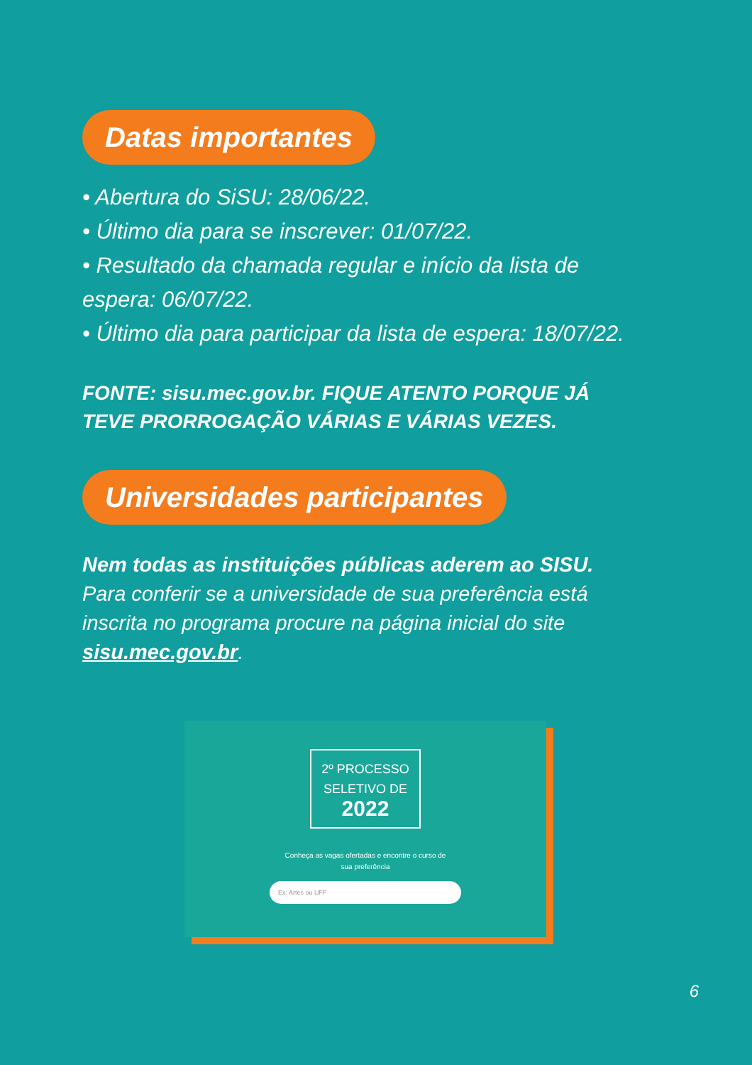Datas importantes
• Abertura do SiSU: 28/06/22.
• Último dia para se inscrever: 01/07/22.
• Resultado da chamada regular e início da lista de espera: 06/07/22.
• Último dia para participar da lista de espera: 18/07/22.
FONTE: sisu.mec.gov.br. FIQUE ATENTO PORQUE JÁ TEVE PRORROGAÇÃO VÁRIAS E VÁRIAS VEZES.
Universidades participantes
Nem todas as instituições públicas aderem ao SISU.
Para conferir se a universidade de sua preferência está inscrita no programa procure na página inicial do site sisu.mec.gov.br.
2º PROCESSO
SELETIVO DE 2022
Conheça as vagas ofertadas e encontre o curso de
sua preferência
Ex: Artes ou UFF
6